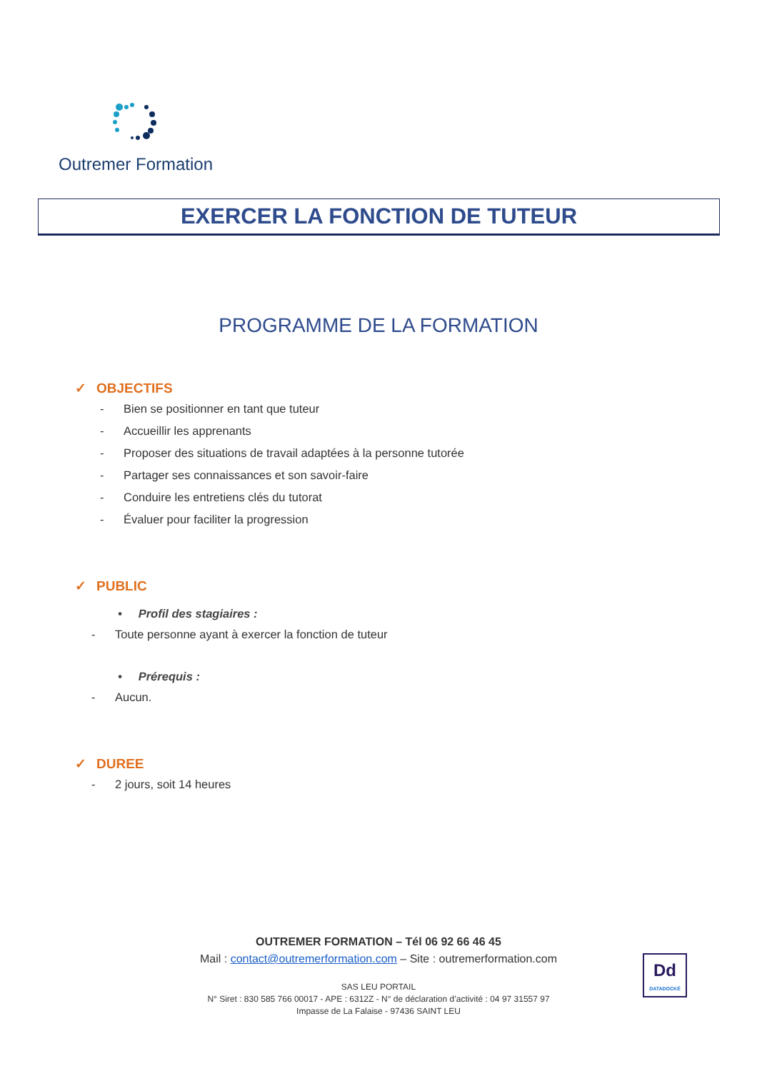Outremer Formation
EXERCER LA FONCTION DE TUTEUR
PROGRAMME DE LA FORMATION
✓ OBJECTIFS
- Bien se positionner en tant que tuteur
- Accueillir les apprenants
- Proposer des situations de travail adaptées à la personne tutorée
- Partager ses connaissances et son savoir-faire
- Conduire les entretiens clés du tutorat
- Évaluer pour faciliter la progression
✓ PUBLIC
• Profil des stagiaires :
- Toute personne ayant à exercer la fonction de tuteur
• Prérequis :
- Aucun.
✓ DUREE
- 2 jours, soit 14 heures
OUTREMER FORMATION – Tél 06 92 66 46 45
Mail : contact@outremerformation.com – Site : outremerformation.com
SAS LEU PORTAIL
N° Siret : 830 585 766 00017 - APE : 6312Z - N° de déclaration d’activité : 04 97 31557 97
Impasse de La Falaise - 97436 SAINT LEU
Dd
DATADOCKÉ